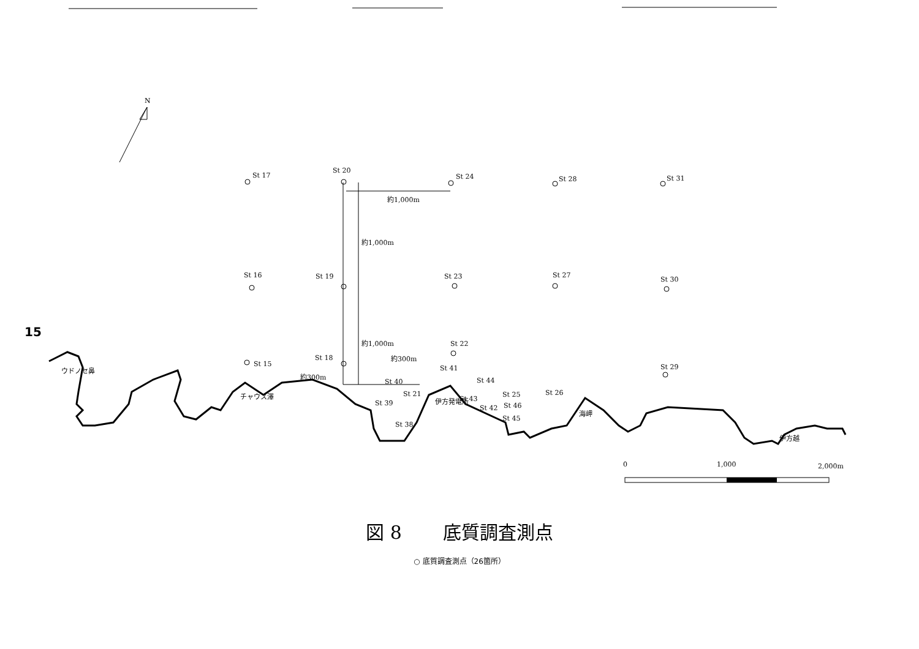15
0
1,000
2,000m
N
St 17
St 20
St 24
St 28
St 31
約1,000m
約1,000m
約1,000m
St 16
St 19
St 23
St 27
St 30
St 22
約300m
St 41
St 29
St 15
St 18
約300m
St 40
St 44
St 21
St 25
St 26
St 39
St 43
St 42
St 46
St 38
St 45
ウドノセ鼻
チャウス澤
伊方発電所
海岬
伊方越
図 8 底質調査測点
○ 底質調査測点（26箇所）